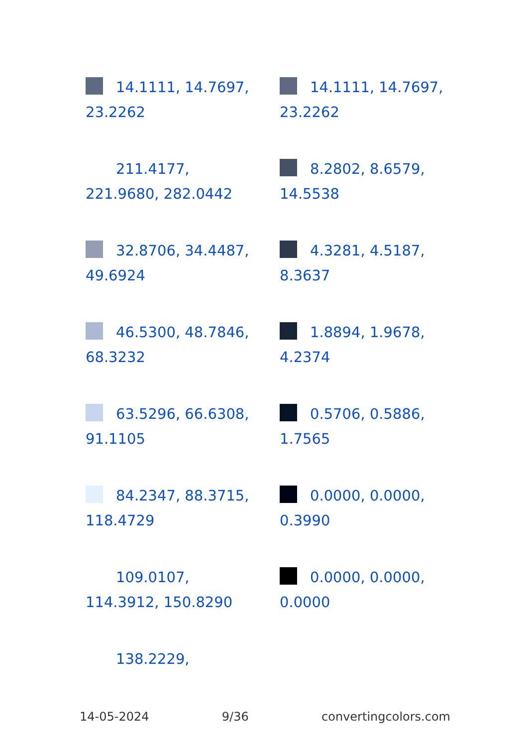14.1111, 14.7697, 23.2262
14.1111, 14.7697, 23.2262
211.4177, 221.9680, 282.0442
8.2802, 8.6579, 14.5538
32.8706, 34.4487, 49.6924
4.3281, 4.5187, 8.3637
46.5300, 48.7846, 68.3232
1.8894, 1.9678, 4.2374
63.5296, 66.6308, 91.1105
0.5706, 0.5886, 1.7565
84.2347, 88.3715, 118.4729
0.0000, 0.0000, 0.3990
109.0107, 114.3912, 150.8290
0.0000, 0.0000, 0.0000
138.2229,
14-05-2024 9/36 convertingcolors.com